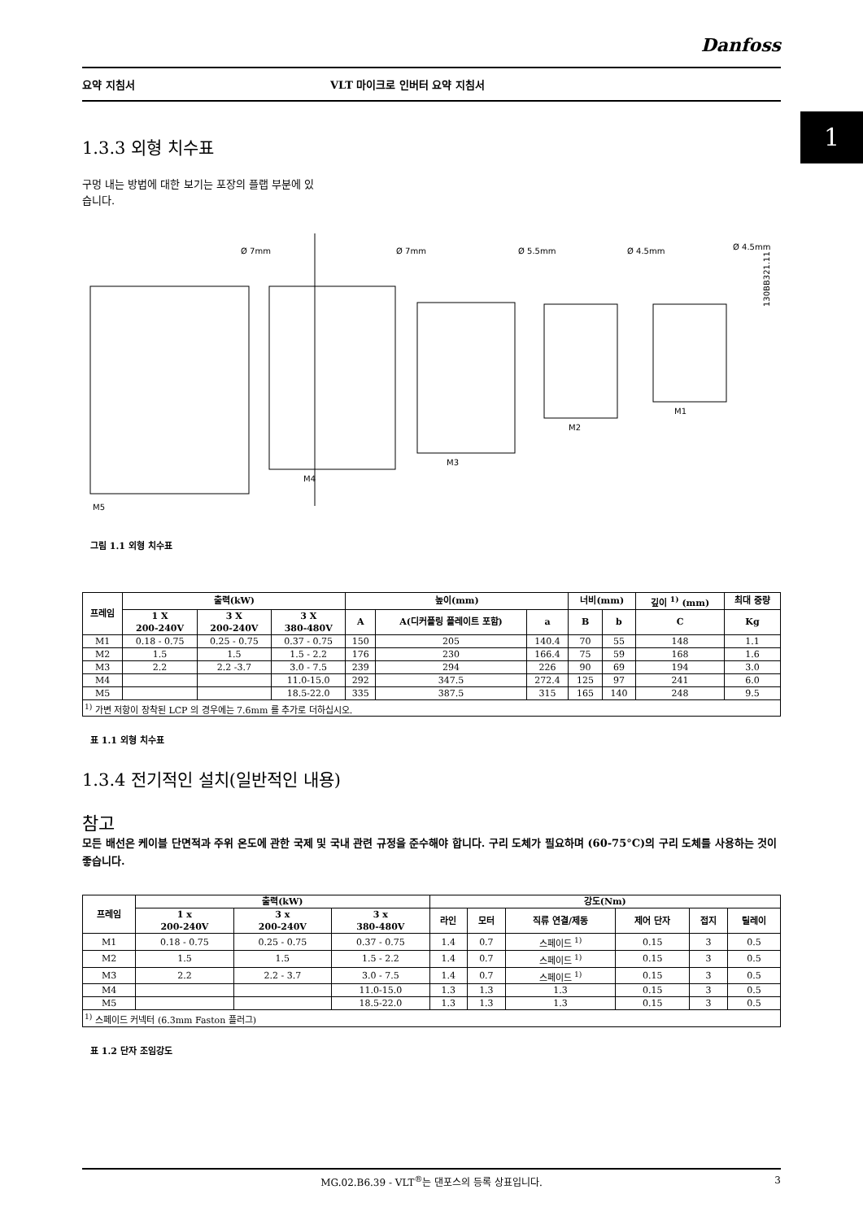1
Danfoss
요약 지침서 VLT 마이크로 인버터 요약 지침서
1.3.3 외형 치수표
구멍 내는 방법에 대한 보기는 포장의 플랩 부분에 있
습니다.
M5
M4
M3
M2
M1
Ø 7mm
Ø 7mm
Ø 5.5mm
Ø 4.5mm
Ø 4.5mm
130BB321.11
그림 1.1 외형 치수표
| 프레임 | 출력(kW) | | | 높이(mm) | | | 너비(mm) | | 깊이 <sup>1)</sup> (mm) | 최대 중량 |
| --- | --- | --- | --- | --- | --- | --- | --- | --- | --- | --- |
| | 1 X 200-240V | 3 X 200-240V | 3 X 380-480V | A | A(디커플링 플레이트 포함) | a | B | b | C | Kg |
| M1 | 0.18 - 0.75 | 0.25 - 0.75 | 0.37 - 0.75 | 150 | 205 | 140.4 | 70 | 55 | 148 | 1.1 |
| M2 | 1.5 | 1.5 | 1.5 - 2.2 | 176 | 230 | 166.4 | 75 | 59 | 168 | 1.6 |
| M3 | 2.2 | 2.2 -3.7 | 3.0 - 7.5 | 239 | 294 | 226 | 90 | 69 | 194 | 3.0 |
| M4 | | | 11.0-15.0 | 292 | 347.5 | 272.4 | 125 | 97 | 241 | 6.0 |
| M5 | | | 18.5-22.0 | 335 | 387.5 | 315 | 165 | 140 | 248 | 9.5 |
| <sup>1)</sup> 가변 저항이 장착된 LCP 의 경우에는 7.6mm 를 추가로 더하십시오. | | | | | | | | | | |
표 1.1 외형 치수표
1.3.4 전기적인 설치(일반적인 내용)
참고
모든 배선은 케이블 단면적과 주위 온도에 관한 국제 및 국내 관련 규정을 준수해야 합니다. 구리 도체가 필요하며 (60-75°C)의 구리 도체를 사용하는 것이 좋습니다.
| 프레임 | 출력(kW) | | | 강도(Nm) | | | | | |
| --- | --- | --- | --- | --- | --- | --- | --- | --- | --- |
| | 1 x 200-240V | 3 x 200-240V | 3 x 380-480V | 라인 | 모터 | 직류 연결/제동 | 제어 단자 | 접지 | 릴레이 |
| M1 | 0.18 - 0.75 | 0.25 - 0.75 | 0.37 - 0.75 | 1.4 | 0.7 | 스페이드 <sup>1)</sup> | 0.15 | 3 | 0.5 |
| M2 | 1.5 | 1.5 | 1.5 - 2.2 | 1.4 | 0.7 | 스페이드 <sup>1)</sup> | 0.15 | 3 | 0.5 |
| M3 | 2.2 | 2.2 - 3.7 | 3.0 - 7.5 | 1.4 | 0.7 | 스페이드 <sup>1)</sup> | 0.15 | 3 | 0.5 |
| M4 | | | 11.0-15.0 | 1.3 | 1.3 | 1.3 | 0.15 | 3 | 0.5 |
| M5 | | | 18.5-22.0 | 1.3 | 1.3 | 1.3 | 0.15 | 3 | 0.5 |
| <sup>1)</sup> 스페이드 커넥터 (6.3mm Faston 플러그) | | | | | | | | | |
표 1.2 단자 조임강도
MG.02.B6.39 - VLT<sup>®</sup>는 댄포스의 등록 상표입니다. 3